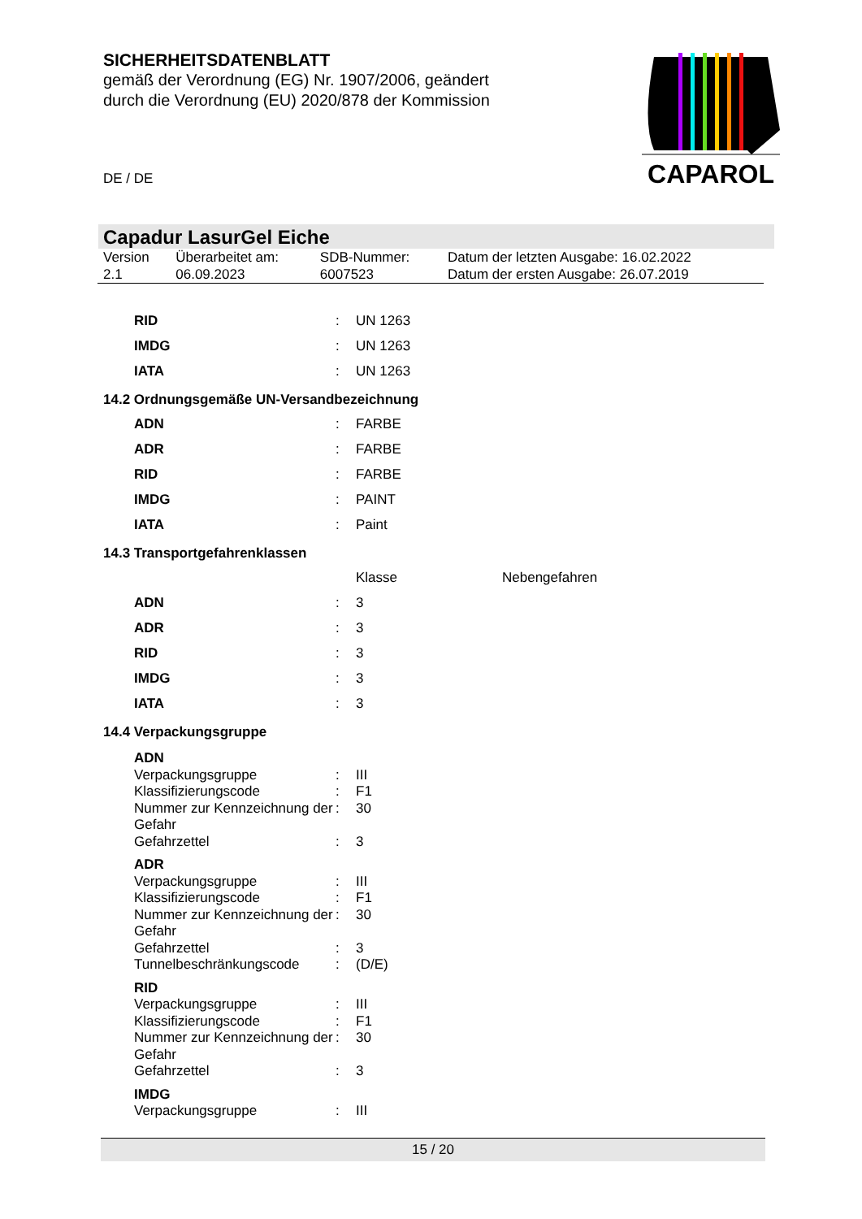SICHERHEITSDATENBLATT
gemäß der Verordnung (EG) Nr. 1907/2006, geändert
durch die Verordnung (EU) 2020/878 der Kommission
DE / DE
CAPAROL
Capadur LasurGel Eiche
| Version 2.1 | Überarbeitet am: 06.09.2023 | SDB-Nummer: 6007523 | Datum der letzten Ausgabe: 16.02.2022 Datum der ersten Ausgabe: 26.07.2019 |
| RID | : | UN 1263 |
| IMDG | : | UN 1263 |
| IATA | : | UN 1263 |
14.2 Ordnungsgemäße UN-Versandbezeichnung
| ADN | : | FARBE |
| ADR | : | FARBE |
| RID | : | FARBE |
| IMDG | : | PAINT |
| IATA | : | Paint |
14.3 Transportgefahrenklassen
| | | Klasse | Nebengefahren |
| ADN | : | 3 | |
| ADR | : | 3 | |
| RID | : | 3 | |
| IMDG | : | 3 | |
| IATA | : | 3 | |
14.4 Verpackungsgruppe
| ADN | | |
| Verpackungsgruppe | : | III |
| Klassifizierungscode | : | F1 |
| Nummer zur Kennzeichnung der Gefahr | : | 30 |
| Gefahrzettel | : | 3 |
| ADR | | |
| Verpackungsgruppe | : | III |
| Klassifizierungscode | : | F1 |
| Nummer zur Kennzeichnung der Gefahr | : | 30 |
| Gefahrzettel | : | 3 |
| Tunnelbeschränkungscode | : | (D/E) |
| RID | | |
| Verpackungsgruppe | : | III |
| Klassifizierungscode | : | F1 |
| Nummer zur Kennzeichnung der Gefahr | : | 30 |
| Gefahrzettel | : | 3 |
| IMDG | | |
| Verpackungsgruppe | : | III |
15 / 20